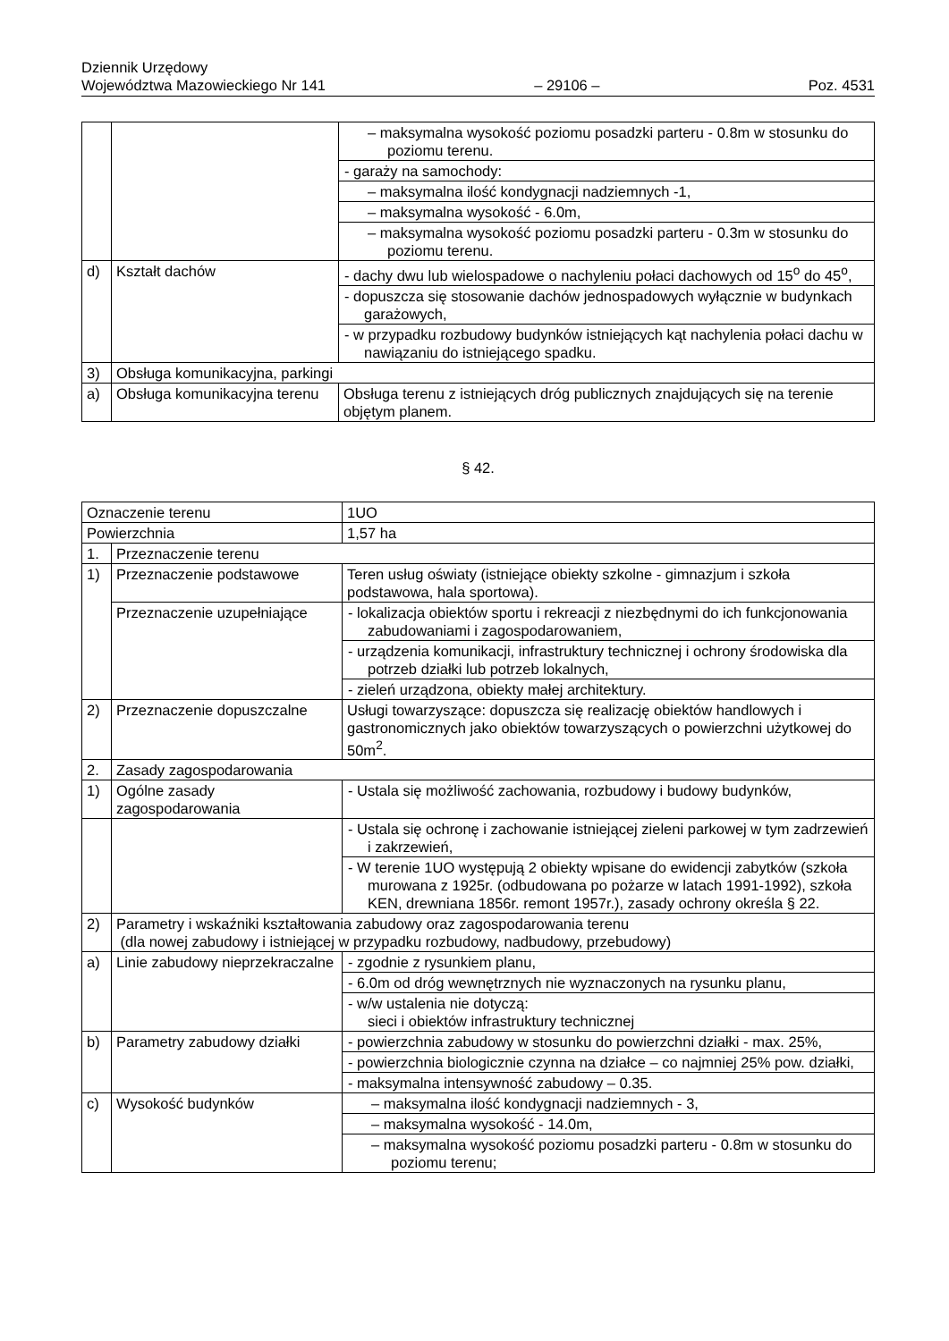Dziennik Urzędowy
Województwa Mazowieckiego Nr 141
– 29106 –
Poz. 4531
| | | – maksymalna wysokość poziomu posadzki parteru - 0.8m w stosunku do poziomu terenu. |
| | | - garaży na samochody: |
| | | – maksymalna ilość kondygnacji nadziemnych -1, |
| | | – maksymalna wysokość - 6.0m, |
| | | – maksymalna wysokość poziomu posadzki parteru - 0.3m w stosunku do poziomu terenu. |
| d) | Kształt dachów | - dachy dwu lub wielospadowe o nachyleniu połaci dachowych od 15<sup>o</sup> do 45<sup>o</sup>, |
| | | - dopuszcza się stosowanie dachów jednospadowych wyłącznie w budynkach garażowych, |
| | | - w przypadku rozbudowy budynków istniejących kąt nachylenia połaci dachu w nawiązaniu do istniejącego spadku. |
| 3) | Obsługa komunikacyjna, parkingi | |
| a) | Obsługa komunikacyjna terenu | Obsługa terenu z istniejących dróg publicznych znajdujących się na terenie objętym planem. |
§ 42.
| Oznaczenie terenu | | 1UO |
| Powierzchnia | | 1,57 ha |
| 1. | Przeznaczenie terenu | |
| 1) | Przeznaczenie podstawowe | Teren usług oświaty (istniejące obiekty szkolne - gimnazjum i szkoła podstawowa, hala sportowa). |
| | Przeznaczenie uzupełniające | - lokalizacja obiektów sportu i rekreacji z niezbędnymi do ich funkcjonowania zabudowaniami i zagospodarowaniem, |
| | | - urządzenia komunikacji, infrastruktury technicznej i ochrony środowiska dla potrzeb działki lub potrzeb lokalnych, |
| | | - zieleń urządzona, obiekty małej architektury. |
| 2) | Przeznaczenie dopuszczalne | Usługi towarzyszące: dopuszcza się realizację obiektów handlowych i gastronomicznych jako obiektów towarzyszących o powierzchni użytkowej do 50m<sup>2</sup>. |
| 2. | Zasady zagospodarowania | |
| 1) | Ogólne zasady zagospodarowania | - Ustala się możliwość zachowania, rozbudowy i budowy budynków, |
| | | - Ustala się ochronę i zachowanie istniejącej zieleni parkowej w tym zadrzewień i zakrzewień, |
| | | - W terenie 1UO występują 2 obiekty wpisane do ewidencji zabytków (szkoła murowana z 1925r. (odbudowana po pożarze w latach 1991-1992), szkoła KEN, drewniana 1856r. remont 1957r.), zasady ochrony określa § 22. |
| 2) | Parametry i wskaźniki kształtowania zabudowy oraz zagospodarowania terenu (dla nowej zabudowy i istniejącej w przypadku rozbudowy, nadbudowy, przebudowy) | |
| a) | Linie zabudowy nieprzekraczalne | - zgodnie z rysunkiem planu, |
| | | - 6.0m od dróg wewnętrznych nie wyznaczonych na rysunku planu, |
| | | - w/w ustalenia nie dotyczą: sieci i obiektów infrastruktury technicznej |
| b) | Parametry zabudowy działki | - powierzchnia zabudowy w stosunku do powierzchni działki - max. 25%, |
| | | - powierzchnia biologicznie czynna na działce – co najmniej 25% pow. działki, |
| | | - maksymalna intensywność zabudowy – 0.35. |
| c) | Wysokość budynków | – maksymalna ilość kondygnacji nadziemnych - 3, |
| | | – maksymalna wysokość - 14.0m, |
| | | – maksymalna wysokość poziomu posadzki parteru - 0.8m w stosunku do poziomu terenu; |